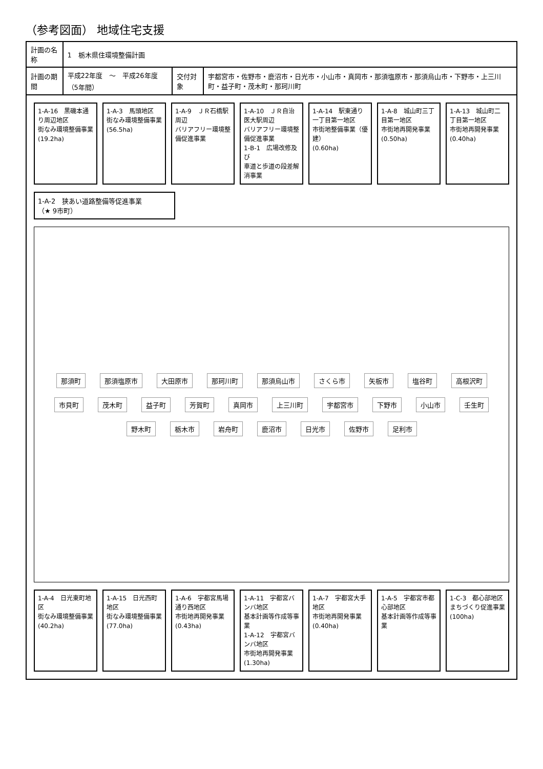（参考図面） 地域住宅支援
| 計画の名称 | 1 栃木県住環境整備計画 | | |
| 計画の期間 | 平成22年度 ～ 平成26年度 （5年間） | 交付対象 | 宇都宮市・佐野市・鹿沼市・日光市・小山市・真岡市・那須塩原市・那須烏山市・下野市・上三川町・益子町・茂木町・那珂川町 |
1-A-16　黒磯本通り周辺地区
街なみ環境整備事業
(19.2ha)
1-A-3　馬頭地区
街なみ環境整備事業
(56.5ha)
1-A-9　ＪＲ石橋駅周辺
バリアフリー環境整備促進事業
1-A-10　ＪＲ自治医大駅周辺
バリアフリー環境整備促進事業
1-B-1　広場改修及び
車道と歩道の段差解消事業
1-A-14　駅東通り一丁目第一地区
市街地整備事業（優建）
(0.60ha)
1-A-8　城山町三丁目第一地区
市街地再開発事業
(0.50ha)
1-A-13　城山町二丁目第一地区
市街地再開発事業
(0.40ha)
1-A-2　狭あい道路整備等促進事業
（★ 9市町）
那須町 那須塩原市 大田原市 那珂川町 那須烏山市 さくら市 矢板市 塩谷町 高根沢町 市貝町 茂木町 益子町 芳賀町 真岡市 上三川町 宇都宮市 下野市 小山市 壬生町 野木町 栃木市 岩舟町 鹿沼市 日光市 佐野市 足利市
1-A-4　日光東町地区
街なみ環境整備事業
(40.2ha)
1-A-15　日光西町地区
街なみ環境整備事業
(77.0ha)
1-A-6　宇都宮馬場通り西地区
市街地再開発事業
(0.43ha)
1-A-11　宇都宮バンバ地区
基本計画等作成等事業
1-A-12　宇都宮バンバ地区
市街地再開発事業
(1.30ha)
1-A-7　宇都宮大手地区
市街地再開発事業
(0.40ha)
1-A-5　宇都宮市都心部地区
基本計画等作成等事業
1-C-3　都心部地区まちづくり促進事業
(100ha)